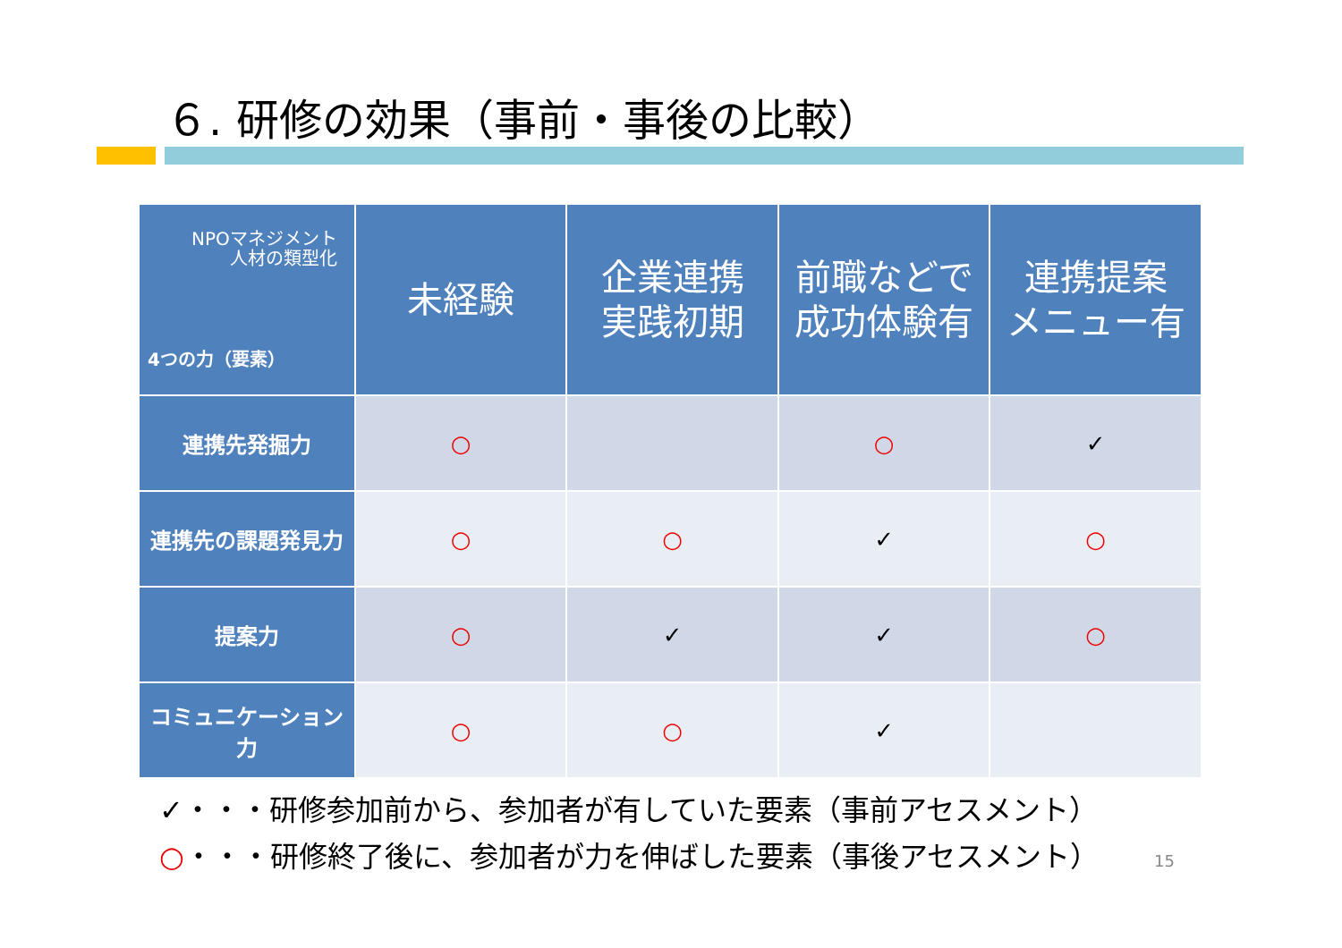６. 研修の効果（事前・事後の比較）
| NPOマネジメント 人材の類型化 4つの力（要素） | 未経験 | 企業連携 実践初期 | 前職などで 成功体験有 | 連携提案 メニュー有 |
| --- | --- | --- | --- | --- |
| 連携先発掘力 | ○ | | ○ | ✓ |
| 連携先の課題発見力 | ○ | ○ | ✓ | ○ |
| 提案力 | ○ | ✓ | ✓ | ○ |
| コミュニケーション力 | ○ | ○ | ✓ | |
✓・・・研修参加前から、参加者が有していた要素（事前アセスメント）
○・・・研修終了後に、参加者が力を伸ばした要素（事後アセスメント）
15